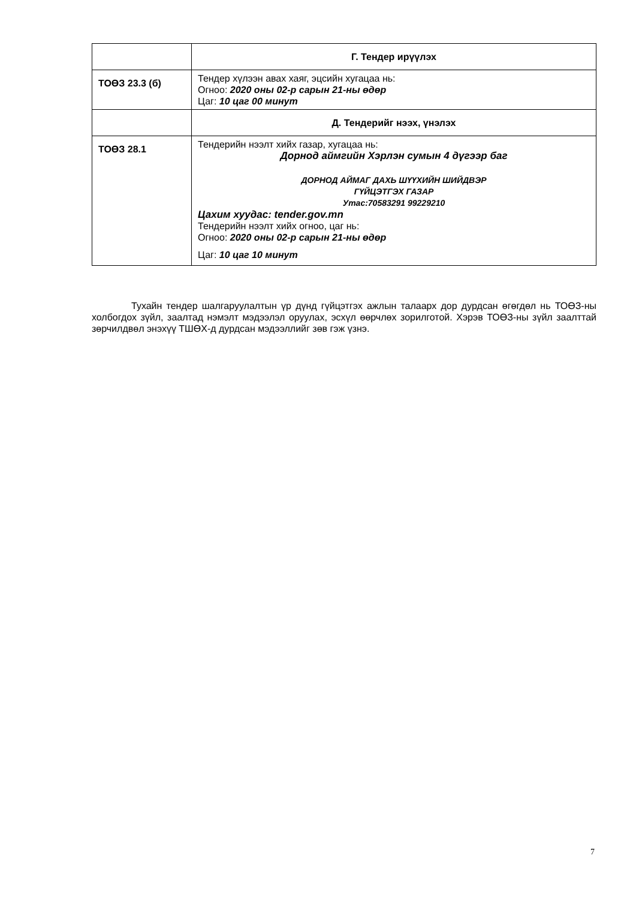| | Г. Тендер ирүүлэх |
| ТОӨЗ 23.3 (б) | Тендер хүлээн авах хаяг, эцсийн хугацаа нь: Огноо: 2020 оны 02-р сарын 21-ны өдөр Цаг: 10 цаг 00 минут |
| | Д. Тендерийг нээх, үнэлэх |
| ТОӨЗ 28.1 | Тендерийн нээлт хийх газар, хугацаа нь: Дорнод аймгийн Хэрлэн сумын 4 дүгээр баг ДОРНОД АЙМАГ ДАХЬ ШҮҮХИЙН ШИЙДВЭР ГҮЙЦЭТГЭХ ГАЗАР Утас:70583291 99229210 Цахим хуудас: tender.gov.mn Тендерийн нээлт хийх огноо, цаг нь: Огноо: 2020 оны 02-р сарын 21-ны өдөр Цаг: 10 цаг 10 минут |
Тухайн тендер шалгаруулалтын үр дүнд гүйцэтгэх ажлын талаарх дор дурдсан өгөгдөл нь ТОӨЗ-ны холбогдох зүйл, заалтад нэмэлт мэдээлэл оруулах, эсхүл өөрчлөх зорилготой. Хэрэв ТОӨЗ-ны зүйл заалттай зөрчилдвөл энэхүү ТШӨХ-д дурдсан мэдээллийг зөв гэж үзнэ.
7